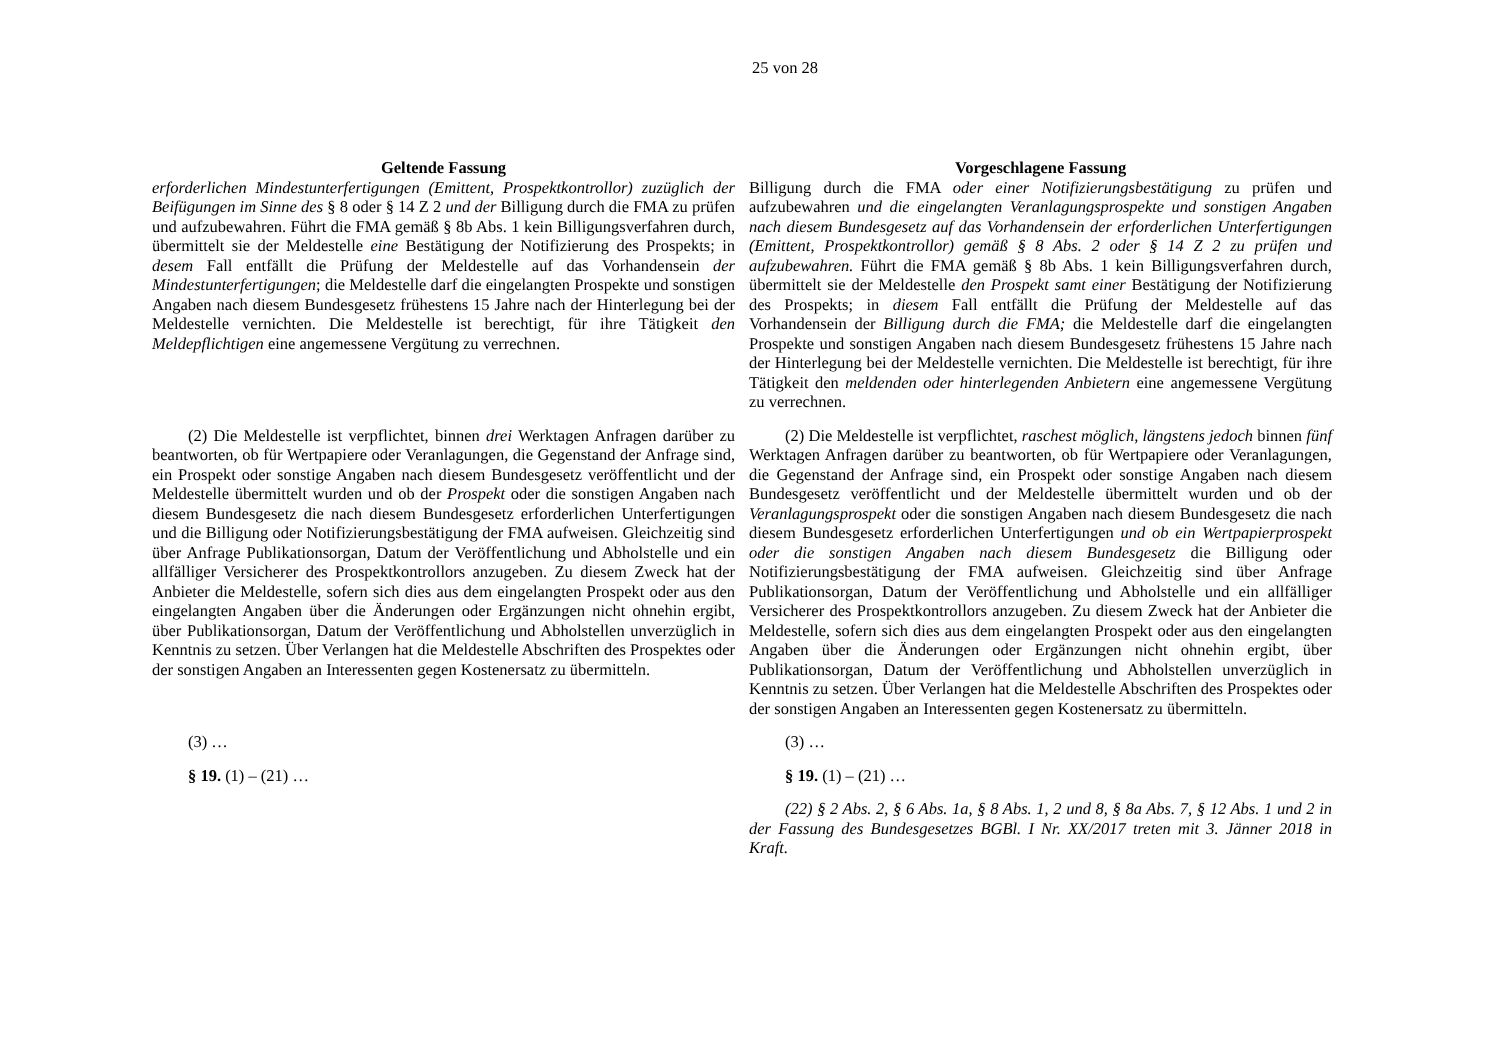25 von 28
| Geltende Fassung | Vorgeschlagene Fassung |
| --- | --- |
| erforderlichen Mindestunterfertigungen (Emittent, Prospektkontrollor) zuzüglich der Beifügungen im Sinne des § 8 oder § 14 Z 2 und der Billigung durch die FMA zu prüfen und aufzubewahren. Führt die FMA gemäß § 8b Abs. 1 kein Billigungsverfahren durch, übermittelt sie der Meldestelle eine Bestätigung der Notifizierung des Prospekts; in desem Fall entfällt die Prüfung der Meldestelle auf das Vorhandensein der Mindestunterfertigungen ; die Meldestelle darf die eingelangten Prospekte und sonstigen Angaben nach diesem Bundesgesetz frühestens 15 Jahre nach der Hinterlegung bei der Meldestelle vernichten. Die Meldestelle ist berechtigt, für ihre Tätigkeit den Meldepflichtigen eine angemessene Vergütung zu verrechnen. | Billigung durch die FMA oder einer Notifizierungsbestätigung zu prüfen und aufzubewahren und die eingelangten Veranlagungsprospekte und sonstigen Angaben nach diesem Bundesgesetz auf das Vorhandensein der erforderlichen Unterfertigungen (Emittent, Prospektkontrollor) gemäß § 8 Abs. 2 oder § 14 Z 2 zu prüfen und aufzubewahren. Führt die FMA gemäß § 8b Abs. 1 kein Billigungsverfahren durch, übermittelt sie der Meldestelle den Prospekt samt einer Bestätigung der Notifizierung des Prospekts; in diesem Fall entfällt die Prüfung der Meldestelle auf das Vorhandensein der Billigung durch die FMA; die Meldestelle darf die eingelangten Prospekte und sonstigen Angaben nach diesem Bundesgesetz frühestens 15 Jahre nach der Hinterlegung bei der Meldestelle vernichten. Die Meldestelle ist berechtigt, für ihre Tätigkeit den meldenden oder hinterlegenden Anbietern eine angemessene Vergütung zu verrechnen. |
| (2) Die Meldestelle ist verpflichtet, binnen drei Werktagen Anfragen darüber zu beantworten, ob für Wertpapiere oder Veranlagungen, die Gegenstand der Anfrage sind, ein Prospekt oder sonstige Angaben nach diesem Bundesgesetz veröffentlicht und der Meldestelle übermittelt wurden und ob der Prospekt oder die sonstigen Angaben nach diesem Bundesgesetz die nach diesem Bundesgesetz erforderlichen Unterfertigungen und die Billigung oder Notifizierungsbestätigung der FMA aufweisen. Gleichzeitig sind über Anfrage Publikationsorgan, Datum der Veröffentlichung und Abholstelle und ein allfälliger Versicherer des Prospektkontrollors anzugeben. Zu diesem Zweck hat der Anbieter die Meldestelle, sofern sich dies aus dem eingelangten Prospekt oder aus den eingelangten Angaben über die Änderungen oder Ergänzungen nicht ohnehin ergibt, über Publikationsorgan, Datum der Veröffentlichung und Abholstellen unverzüglich in Kenntnis zu setzen. Über Verlangen hat die Meldestelle Abschriften des Prospektes oder der sonstigen Angaben an Interessenten gegen Kostenersatz zu übermitteln. | (2) Die Meldestelle ist verpflichtet, raschest möglich, längstens jedoch binnen fünf Werktagen Anfragen darüber zu beantworten, ob für Wertpapiere oder Veranlagungen, die Gegenstand der Anfrage sind, ein Prospekt oder sonstige Angaben nach diesem Bundesgesetz veröffentlicht und der Meldestelle übermittelt wurden und ob der Veranlagungsprospekt oder die sonstigen Angaben nach diesem Bundesgesetz die nach diesem Bundesgesetz erforderlichen Unterfertigungen und ob ein Wertpapierprospekt oder die sonstigen Angaben nach diesem Bundesgesetz die Billigung oder Notifizierungsbestätigung der FMA aufweisen. Gleichzeitig sind über Anfrage Publikationsorgan, Datum der Veröffentlichung und Abholstelle und ein allfälliger Versicherer des Prospektkontrollors anzugeben. Zu diesem Zweck hat der Anbieter die Meldestelle, sofern sich dies aus dem eingelangten Prospekt oder aus den eingelangten Angaben über die Änderungen oder Ergänzungen nicht ohnehin ergibt, über Publikationsorgan, Datum der Veröffentlichung und Abholstellen unverzüglich in Kenntnis zu setzen. Über Verlangen hat die Meldestelle Abschriften des Prospektes oder der sonstigen Angaben an Interessenten gegen Kostenersatz zu übermitteln. |
| (3) … | (3) … |
| § 19. (1) – (21) … | § 19. (1) – (21) … |
| | (22) § 2 Abs. 2, § 6 Abs. 1a, § 8 Abs. 1, 2 und 8, § 8a Abs. 7, § 12 Abs. 1 und 2 in der Fassung des Bundesgesetzes BGBl. I Nr. XX/2017 treten mit 3. Jänner 2018 in Kraft. |